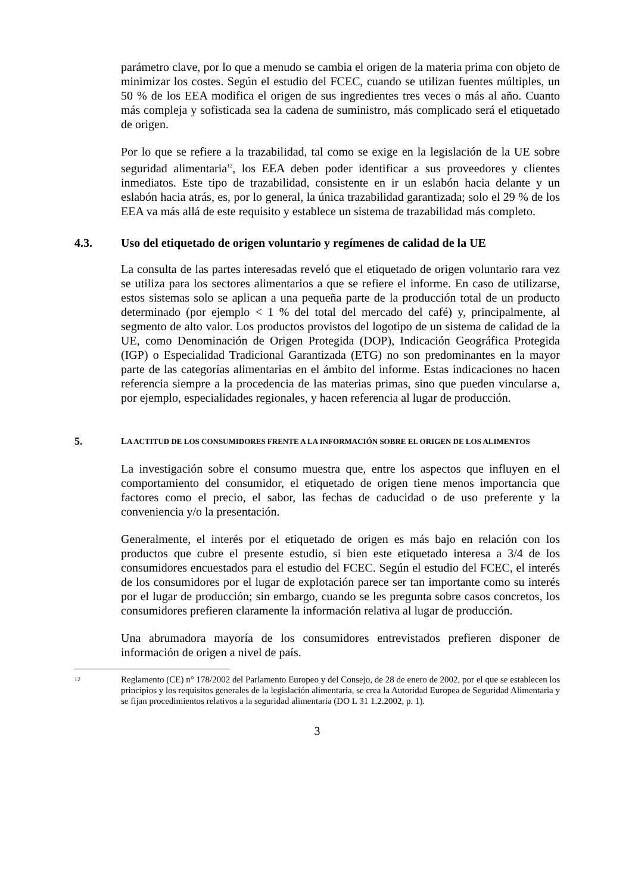parámetro clave, por lo que a menudo se cambia el origen de la materia prima con objeto de minimizar los costes. Según el estudio del FCEC, cuando se utilizan fuentes múltiples, un 50 % de los EEA modifica el origen de sus ingredientes tres veces o más al año. Cuanto más compleja y sofisticada sea la cadena de suministro, más complicado será el etiquetado de origen.
Por lo que se refiere a la trazabilidad, tal como se exige en la legislación de la UE sobre seguridad alimentaria<sup>12</sup>, los EEA deben poder identificar a sus proveedores y clientes inmediatos. Este tipo de trazabilidad, consistente en ir un eslabón hacia delante y un eslabón hacia atrás, es, por lo general, la única trazabilidad garantizada; solo el 29 % de los EEA va más allá de este requisito y establece un sistema de trazabilidad más completo.
4.3. Uso del etiquetado de origen voluntario y regímenes de calidad de la UE
La consulta de las partes interesadas reveló que el etiquetado de origen voluntario rara vez se utiliza para los sectores alimentarios a que se refiere el informe. En caso de utilizarse, estos sistemas solo se aplican a una pequeña parte de la producción total de un producto determinado (por ejemplo < 1 % del total del mercado del café) y, principalmente, al segmento de alto valor. Los productos provistos del logotipo de un sistema de calidad de la UE, como Denominación de Origen Protegida (DOP), Indicación Geográfica Protegida (IGP) o Especialidad Tradicional Garantizada (ETG) no son predominantes en la mayor parte de las categorías alimentarias en el ámbito del informe. Estas indicaciones no hacen referencia siempre a la procedencia de las materias primas, sino que pueden vincularse a, por ejemplo, especialidades regionales, y hacen referencia al lugar de producción.
5. LA ACTITUD DE LOS CONSUMIDORES FRENTE A LA INFORMACIÓN SOBRE EL ORIGEN DE LOS ALIMENTOS
La investigación sobre el consumo muestra que, entre los aspectos que influyen en el comportamiento del consumidor, el etiquetado de origen tiene menos importancia que factores como el precio, el sabor, las fechas de caducidad o de uso preferente y la conveniencia y/o la presentación.
Generalmente, el interés por el etiquetado de origen es más bajo en relación con los productos que cubre el presente estudio, si bien este etiquetado interesa a 3/4 de los consumidores encuestados para el estudio del FCEC. Según el estudio del FCEC, el interés de los consumidores por el lugar de explotación parece ser tan importante como su interés por el lugar de producción; sin embargo, cuando se les pregunta sobre casos concretos, los consumidores prefieren claramente la información relativa al lugar de producción.
Una abrumadora mayoría de los consumidores entrevistados prefieren disponer de información de origen a nivel de país.
12 Reglamento (CE) n° 178/2002 del Parlamento Europeo y del Consejo, de 28 de enero de 2002, por el que se establecen los principios y los requisitos generales de la legislación alimentaria, se crea la Autoridad Europea de Seguridad Alimentaria y se fijan procedimientos relativos a la seguridad alimentaria (DO L 31 1.2.2002, p. 1).
3